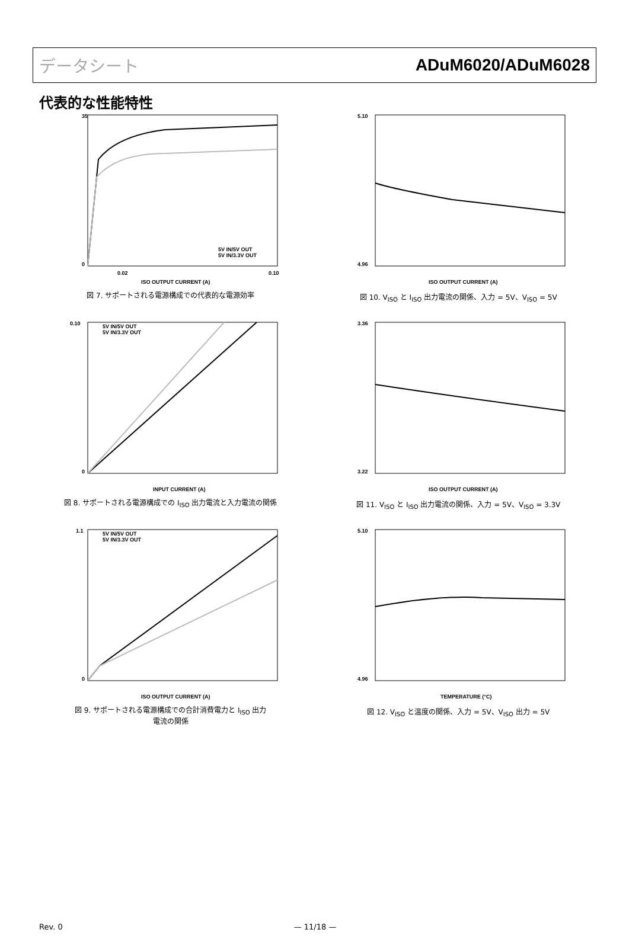データシート ADuM6020/ADuM6028
代表的な性能特性
35
0
0.02
0.10
ISO OUTPUT CURRENT (A)
5V IN/5V OUT
5V IN/3.3V OUT
図 7. サポートされる電源構成での代表的な電源効率
5.10
4.96
ISO OUTPUT CURRENT (A)
図 10. V<sub>ISO</sub> と I<sub>ISO</sub> 出力電流の関係、入力 = 5V、V<sub>ISO</sub> = 5V
0.10
0
INPUT CURRENT (A)
5V IN/5V OUT
5V IN/3.3V OUT
図 8. サポートされる電源構成での I<sub>ISO</sub> 出力電流と入力電流の関係
3.36
3.22
ISO OUTPUT CURRENT (A)
図 11. V<sub>ISO</sub> と I<sub>ISO</sub> 出力電流の関係、入力 = 5V、V<sub>ISO</sub> = 3.3V
1.1
0
ISO OUTPUT CURRENT (A)
5V IN/5V OUT
5V IN/3.3V OUT
図 9. サポートされる電源構成での合計消費電力と I<sub>ISO</sub> 出力
電流の関係
5.10
4.96
TEMPERATURE (°C)
図 12. V<sub>ISO</sub> と温度の関係、入力 = 5V、V<sub>ISO</sub> 出力 = 5V
Rev. 0 — 11/18 —